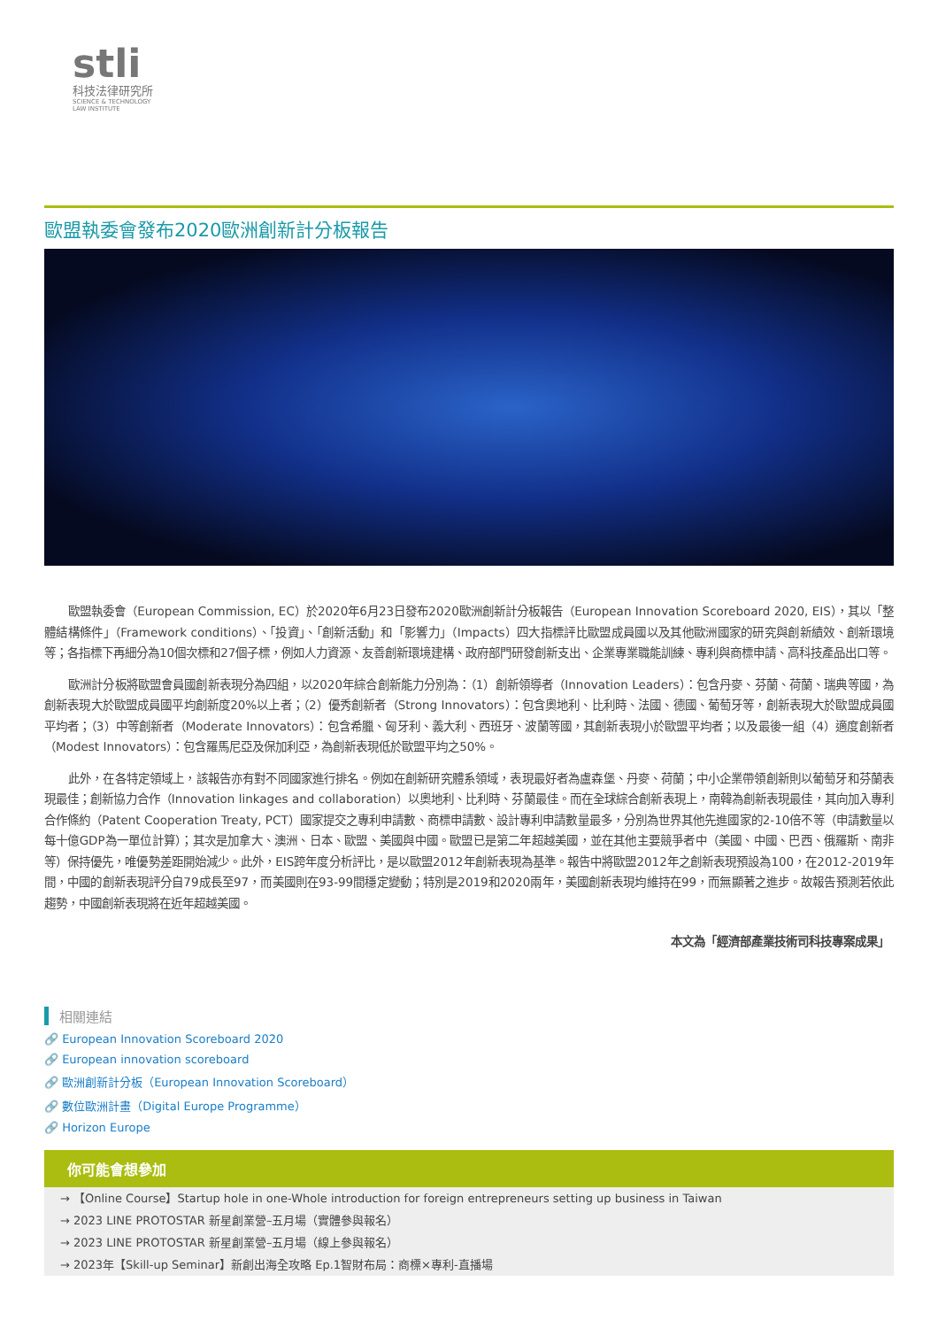stli
科技法律研究所
SCIENCE & TECHNOLOGY
LAW INSTITUTE
歐盟執委會發布2020歐洲創新計分板報告
歐盟執委會（European Commission, EC）於2020年6月23日發布2020歐洲創新計分板報告（European Innovation Scoreboard 2020, EIS），其以「整體結構條件」（Framework conditions）、「投資」、「創新活動」和「影響力」（Impacts）四大指標評比歐盟成員國以及其他歐洲國家的研究與創新績效、創新環境等；各指標下再細分為10個次標和27個子標，例如人力資源、友善創新環境建構、政府部門研發創新支出、企業專業職能訓練、專利與商標申請、高科技產品出口等。
歐洲計分板將歐盟會員國創新表現分為四組，以2020年綜合創新能力分別為：（1）創新領導者（Innovation Leaders）：包含丹麥、芬蘭、荷蘭、瑞典等國，為創新表現大於歐盟成員國平均創新度20%以上者；（2）優秀創新者（Strong Innovators）：包含奧地利、比利時、法國、德國、葡萄牙等，創新表現大於歐盟成員國平均者；（3）中等創新者（Moderate Innovators）：包含希臘、匈牙利、義大利、西班牙、波蘭等國，其創新表現小於歐盟平均者；以及最後一組（4）適度創新者（Modest Innovators）：包含羅馬尼亞及保加利亞，為創新表現低於歐盟平均之50%。
此外，在各特定領域上，該報告亦有對不同國家進行排名。例如在創新研究體系領域，表現最好者為盧森堡、丹麥、荷蘭；中小企業帶領創新則以葡萄牙和芬蘭表現最佳；創新協力合作（Innovation linkages and collaboration）以奧地利、比利時、芬蘭最佳。而在全球綜合創新表現上，南韓為創新表現最佳，其向加入專利合作條約（Patent Cooperation Treaty, PCT）國家提交之專利申請數、商標申請數、設計專利申請數量最多，分別為世界其他先進國家的2-10倍不等（申請數量以每十億GDP為一單位計算）；其次是加拿大、澳洲、日本、歐盟、美國與中國。歐盟已是第二年超越美國，並在其他主要競爭者中（美國、中國、巴西、俄羅斯、南非等）保持優先，唯優勢差距開始減少。此外，EIS跨年度分析評比，是以歐盟2012年創新表現為基準。報告中將歐盟2012年之創新表現預設為100，在2012-2019年間，中國的創新表現評分自79成長至97，而美國則在93-99間穩定變動；特別是2019和2020兩年，美國創新表現均維持在99，而無顯著之進步。故報告預測若依此趨勢，中國創新表現將在近年超越美國。
本文為「經濟部產業技術司科技專案成果」
相關連結
🔗 European Innovation Scoreboard 2020
🔗 European innovation scoreboard
🔗 歐洲創新計分板（European Innovation Scoreboard）
🔗 數位歐洲計畫（Digital Europe Programme）
🔗 Horizon Europe
你可能會想參加
→ 【Online Course】Startup hole in one-Whole introduction for foreign entrepreneurs setting up business in Taiwan
→ 2023 LINE PROTOSTAR 新星創業營–五月場（實體參與報名）
→ 2023 LINE PROTOSTAR 新星創業營–五月場（線上參與報名）
→ 2023年【Skill-up Seminar】新創出海全攻略 Ep.1智財布局：商標×專利-直播場